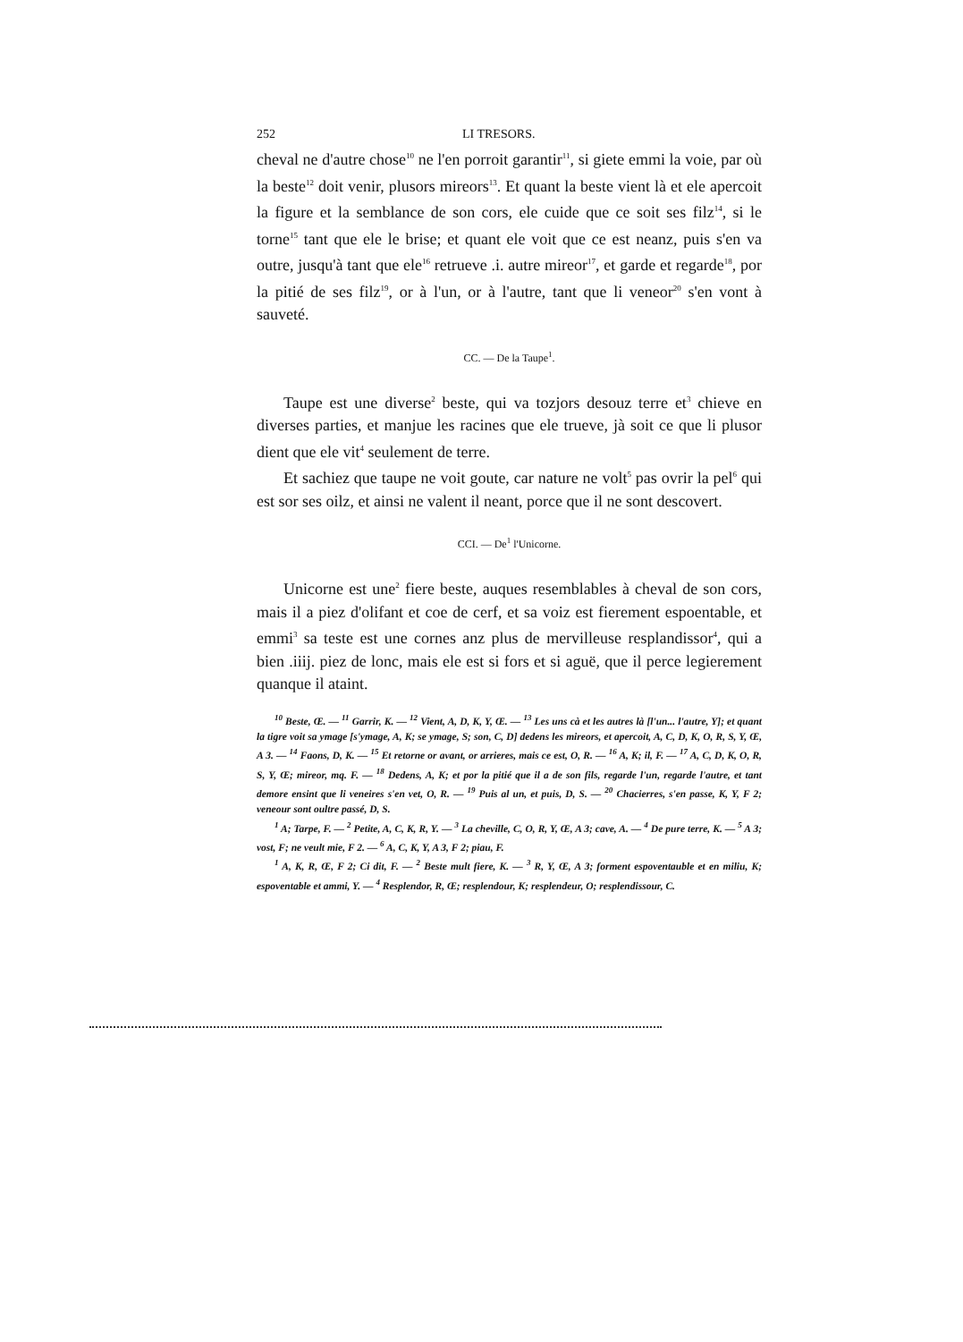252 LI TRESORS.
cheval ne d'autre chose<sup>10</sup> ne l'en porroit garantir<sup>11</sup>, si giete emmi la voie, par où la beste<sup>12</sup> doit venir, plusors mireors<sup>13</sup>. Et quant la beste vient là et ele apercoit la figure et la semblance de son cors, ele cuide que ce soit ses filz<sup>14</sup>, si le torne<sup>15</sup> tant que ele le brise; et quant ele voit que ce est neanz, puis s'en va outre, jusqu'à tant que ele<sup>16</sup> retrueve .i. autre mireor<sup>17</sup>, et garde et regarde<sup>18</sup>, por la pitié de ses filz<sup>19</sup>, or à l'un, or à l'autre, tant que li veneor<sup>20</sup> s'en vont à sauveté.
CC. — De la Taupe<sup>1</sup>.
Taupe est une diverse<sup>2</sup> beste, qui va tozjors desouz terre et<sup>3</sup> chieve en diverses parties, et manjue les racines que ele trueve, jà soit ce que li plusor dient que ele vit<sup>4</sup> seulement de terre.
Et sachiez que taupe ne voit goute, car nature ne volt<sup>5</sup> pas ovrir la pel<sup>6</sup> qui est sor ses oilz, et ainsi ne valent il neant, porce que il ne sont descovert.
CCI. — De<sup>1</sup> l'Unicorne.
Unicorne est une<sup>2</sup> fiere beste, auques resemblables à cheval de son cors, mais il a piez d'olifant et coe de cerf, et sa voiz est fierement espoentable, et emmi<sup>3</sup> sa teste est une cornes anz plus de mervilleuse resplandissor<sup>4</sup>, qui a bien .iiij. piez de lonc, mais ele est si fors et si aguë, que il perce legierement quanque il ataint.
<sup>10</sup> Beste, Œ. — <sup>11</sup> Garrir, K. — <sup>12</sup> Vient, A, D, K, Y, Œ. — <sup>13</sup> Les uns cà et les autres là [l'un... l'autre, Y]; et quant la tigre voit sa ymage [s'ymage, A, K; se ymage, S; son, C, D] dedens les mireors, et apercoit, A, C, D, K, O, R, S, Y, Œ, A 3. — <sup>14</sup> Faons, D, K. — <sup>15</sup> Et retorne or avant, or arrieres, mais ce est, O, R. — <sup>16</sup> A, K; il, F. — <sup>17</sup> A, C, D, K, O, R, S, Y, Œ; mireor, mq. F. — <sup>18</sup> Dedens, A, K; et por la pitié que il a de son fils, regarde l'un, regarde l'autre, et tant demore ensint que li veneires s'en vet, O, R. — <sup>19</sup> Puis al un, et puis, D, S. — <sup>20</sup> Chacierres, s'en passe, K, Y, F 2; veneour sont oultre passé, D, S.
<sup>1</sup> A; Tarpe, F. — <sup>2</sup> Petite, A, C, K, R, Y. — <sup>3</sup> La cheville, C, O, R, Y, Œ, A 3; cave, A. — <sup>4</sup> De pure terre, K. — <sup>5</sup> A 3; vost, F; ne veult mie, F 2. — <sup>6</sup> A, C, K, Y, A 3, F 2; piau, F.
<sup>1</sup> A, K, R, Œ, F 2; Ci dit, F. — <sup>2</sup> Beste mult fiere, K. — <sup>3</sup> R, Y, Œ, A 3; forment espoventauble et en miliu, K; espoventable et ammi, Y. — <sup>4</sup> Resplendor, R, Œ; resplendour, K; resplendeur, O; resplendissour, C.